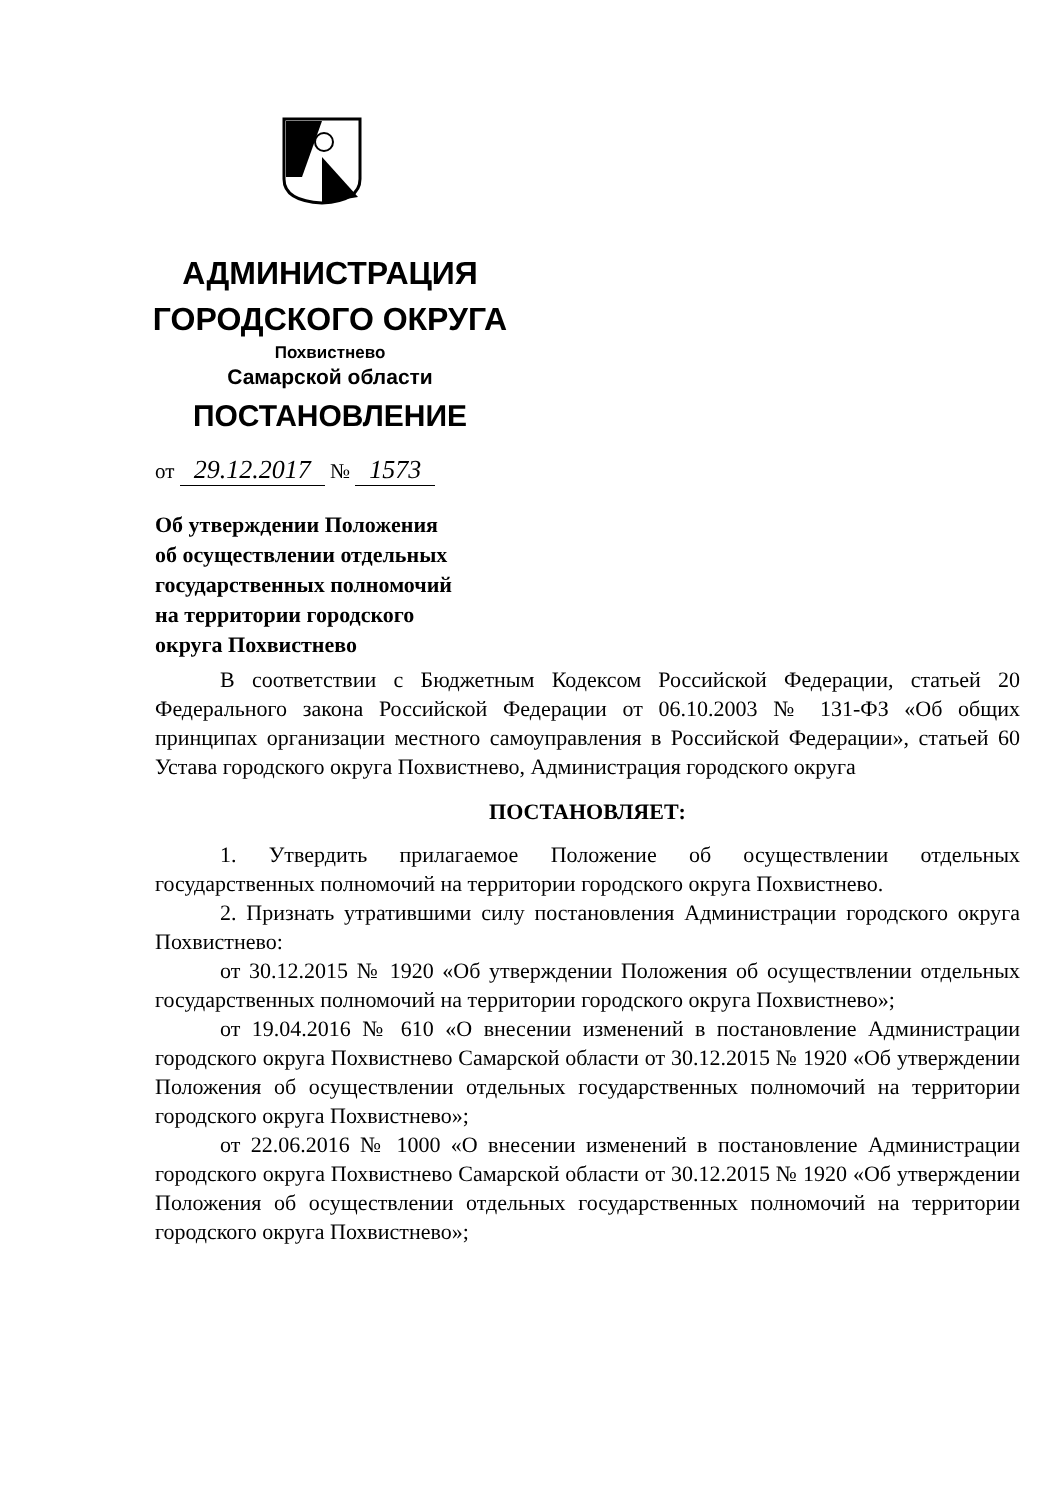АДМИНИСТРАЦИЯ
ГОРОДСКОГО ОКРУГА
Похвистнево
Самарской области
ПОСТАНОВЛЕНИЕ
от 29.12.2017 № 1573
Об утверждении Положения
об осуществлении отдельных
государственных полномочий
на территории городского
округа Похвистнево
В соответствии с Бюджетным Кодексом Российской Федерации, статьей 20 Федерального закона Российской Федерации от 06.10.2003 № 131-ФЗ «Об общих принципах организации местного самоуправления в Российской Федерации», статьей 60 Устава городского округа Похвистнево, Администрация городского округа
ПОСТАНОВЛЯЕТ:
1. Утвердить прилагаемое Положение об осуществлении отдельных государственных полномочий на территории городского округа Похвистнево.
2. Признать утратившими силу постановления Администрации городского округа Похвистнево:
от 30.12.2015 № 1920 «Об утверждении Положения об осуществлении отдельных государственных полномочий на территории городского округа Похвистнево»;
от 19.04.2016 № 610 «О внесении изменений в постановление Администрации городского округа Похвистнево Самарской области от 30.12.2015 № 1920 «Об утверждении Положения об осуществлении отдельных государственных полномочий на территории городского округа Похвистнево»;
от 22.06.2016 № 1000 «О внесении изменений в постановление Администрации городского округа Похвистнево Самарской области от 30.12.2015 № 1920 «Об утверждении Положения об осуществлении отдельных государственных полномочий на территории городского округа Похвистнево»;